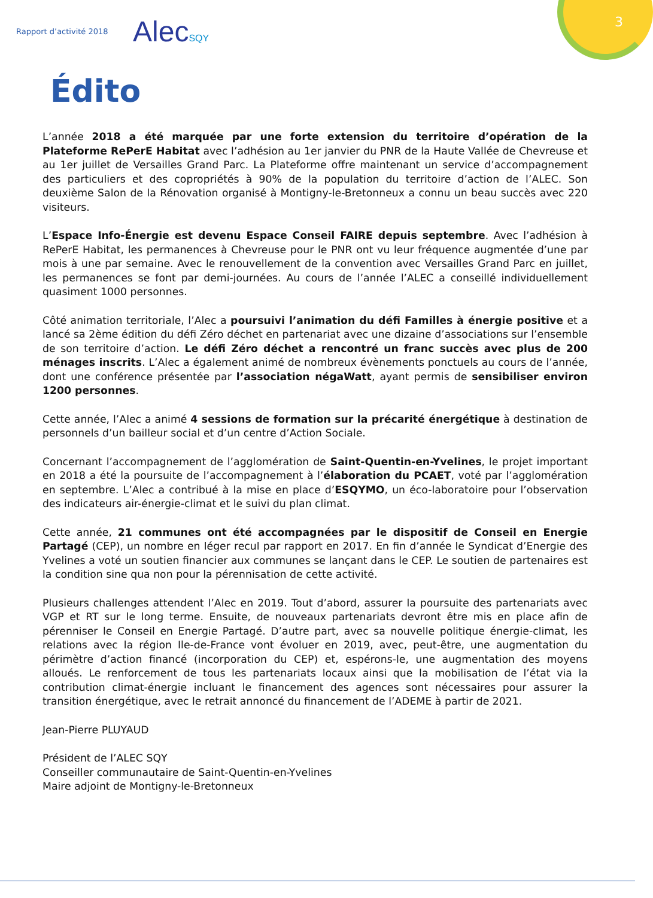Rapport d’activité 2018
AlecSQY
3
Édito
L’année 2018 a été marquée par une forte extension du territoire d’opération de la Plateforme RePerE Habitat avec l’adhésion au 1er janvier du PNR de la Haute Vallée de Chevreuse et au 1er juillet de Versailles Grand Parc. La Plateforme offre maintenant un service d’accompagnement des particuliers et des copropriétés à 90% de la population du territoire d’action de l’ALEC. Son deuxième Salon de la Rénovation organisé à Montigny-le-Bretonneux a connu un beau succès avec 220 visiteurs.
L’Espace Info-Énergie est devenu Espace Conseil FAIRE depuis septembre. Avec l’adhésion à RePerE Habitat, les permanences à Chevreuse pour le PNR ont vu leur fréquence augmentée d’une par mois à une par semaine. Avec le renouvellement de la convention avec Versailles Grand Parc en juillet, les permanences se font par demi-journées. Au cours de l’année l’ALEC a conseillé individuellement quasiment 1000 personnes.
Côté animation territoriale, l’Alec a poursuivi l’animation du défi Familles à énergie positive et a lancé sa 2ème édition du défi Zéro déchet en partenariat avec une dizaine d’associations sur l’ensemble de son territoire d’action. Le défi Zéro déchet a rencontré un franc succès avec plus de 200 ménages inscrits. L’Alec a également animé de nombreux évènements ponctuels au cours de l’année, dont une conférence présentée par l’association négaWatt, ayant permis de sensibiliser environ 1200 personnes.
Cette année, l’Alec a animé 4 sessions de formation sur la précarité énergétique à destination de personnels d’un bailleur social et d’un centre d’Action Sociale.
Concernant l’accompagnement de l’agglomération de Saint-Quentin-en-Yvelines, le projet important en 2018 a été la poursuite de l’accompagnement à l’élaboration du PCAET, voté par l’agglomération en septembre. L’Alec a contribué à la mise en place d’ESQYMO, un éco-laboratoire pour l’observation des indicateurs air-énergie-climat et le suivi du plan climat.
Cette année, 21 communes ont été accompagnées par le dispositif de Conseil en Energie Partagé (CEP), un nombre en léger recul par rapport en 2017. En fin d’année le Syndicat d’Energie des Yvelines a voté un soutien financier aux communes se lançant dans le CEP. Le soutien de partenaires est la condition sine qua non pour la pérennisation de cette activité.
Plusieurs challenges attendent l’Alec en 2019. Tout d’abord, assurer la poursuite des partenariats avec VGP et RT sur le long terme. Ensuite, de nouveaux partenariats devront être mis en place afin de pérenniser le Conseil en Energie Partagé. D’autre part, avec sa nouvelle politique énergie-climat, les relations avec la région Ile-de-France vont évoluer en 2019, avec, peut-être, une augmentation du périmètre d’action financé (incorporation du CEP) et, espérons-le, une augmentation des moyens alloués. Le renforcement de tous les partenariats locaux ainsi que la mobilisation de l’état via la contribution climat-énergie incluant le financement des agences sont nécessaires pour assurer la transition énergétique, avec le retrait annoncé du financement de l’ADEME à partir de 2021.
Jean-Pierre PLUYAUD
Président de l’ALEC SQY
Conseiller communautaire de Saint-Quentin-en-Yvelines
Maire adjoint de Montigny-le-Bretonneux